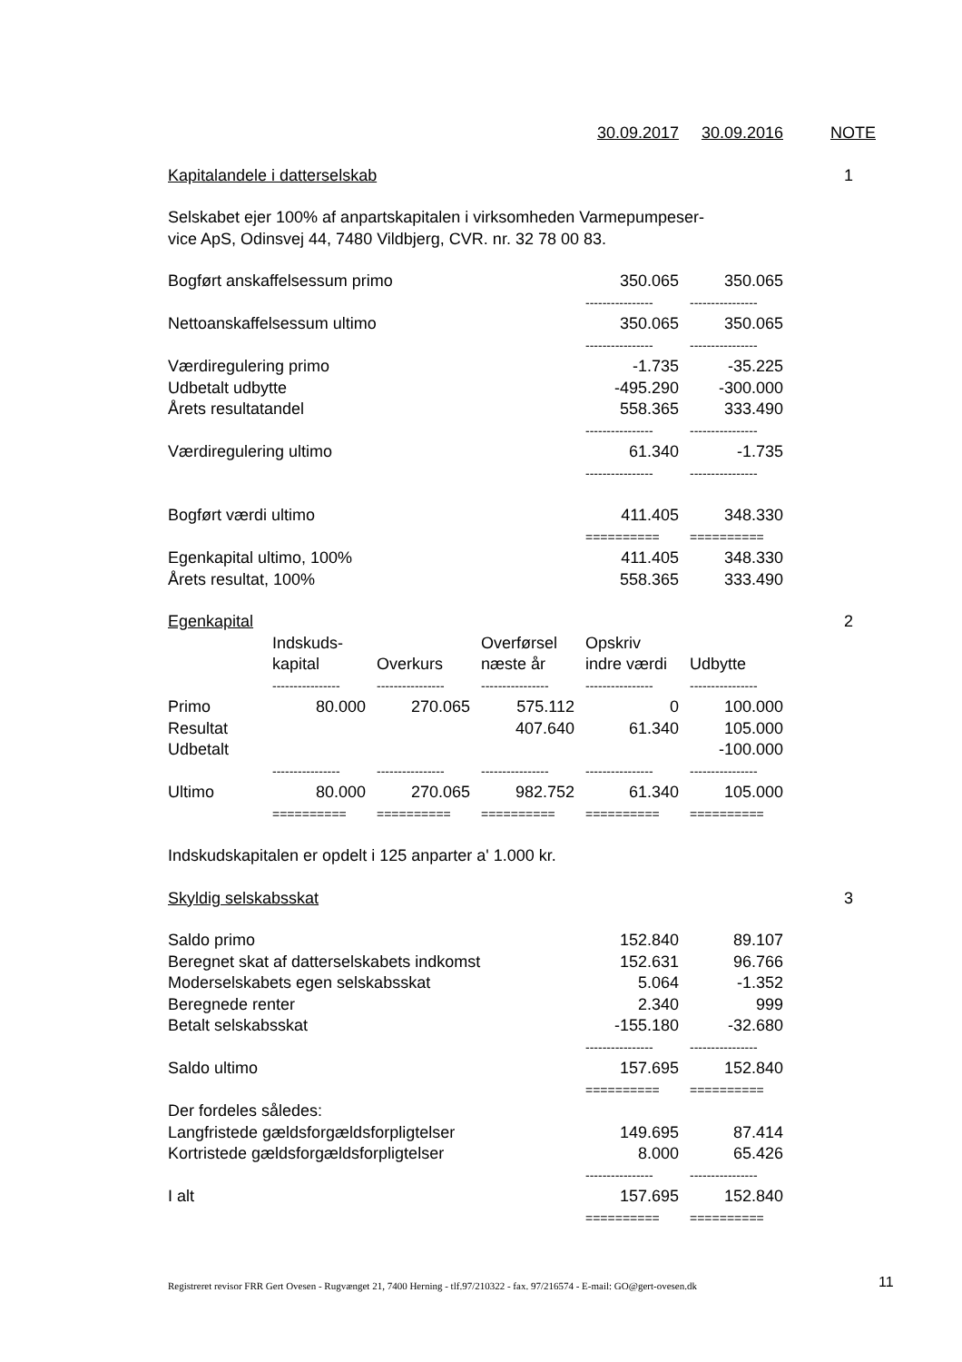| | 30.09.2017 | 30.09.2016 | NOTE |
| Kapitalandele i datterselskab | | | 1 |
| Selskabet ejer 100% af anpartskapitalen i virksomheden Varmepumpeser- vice ApS, Odinsvej 44, 7480 Vildbjerg, CVR. nr. 32 78 00 83. | | | |
| Bogført anskaffelsessum primo | 350.065 | 350.065 | |
| | ---------------- | ---------------- | |
| Nettoanskaffelsessum ultimo | 350.065 | 350.065 | |
| | ---------------- | ---------------- | |
| Værdiregulering primo | -1.735 | -35.225 | |
| Udbetalt udbytte | -495.290 | -300.000 | |
| Årets resultatandel | 558.365 | 333.490 | |
| | ---------------- | ---------------- | |
| Værdiregulering ultimo | 61.340 | -1.735 | |
| | ---------------- | ---------------- | |
| Bogført værdi ultimo | 411.405 | 348.330 | |
| | ========== | ========== | |
| Egenkapital ultimo, 100% | 411.405 | 348.330 | |
| Årets resultat, 100% | 558.365 | 333.490 | |
| Egenkapital | | | | | | 2 |
| | Indskuds- kapital | Overkurs | Overførsel næste år | Opskriv indre værdi | Udbytte | |
| | ---------------- | ---------------- | ---------------- | ---------------- | ---------------- | |
| Primo | 80.000 | 270.065 | 575.112 | 0 | 100.000 | |
| Resultat | | | 407.640 | 61.340 | 105.000 | |
| Udbetalt | | | | | -100.000 | |
| | ---------------- | ---------------- | ---------------- | ---------------- | ---------------- | |
| Ultimo | 80.000 | 270.065 | 982.752 | 61.340 | 105.000 | |
| | ========== | ========== | ========== | ========== | ========== | |
| Indskudskapitalen er opdelt i 125 anparter a' 1.000 kr. | | | |
| Skyldig selskabsskat | | | 3 |
| Saldo primo | 152.840 | 89.107 | |
| Beregnet skat af datterselskabets indkomst | 152.631 | 96.766 | |
| Moderselskabets egen selskabsskat | 5.064 | -1.352 | |
| Beregnede renter | 2.340 | 999 | |
| Betalt selskabsskat | -155.180 | -32.680 | |
| | ---------------- | ---------------- | |
| Saldo ultimo | 157.695 | 152.840 | |
| | ========== | ========== | |
| Der fordeles således: | | | |
| Langfristede gældsforgældsforpligtelser | 149.695 | 87.414 | |
| Kortristede gældsforgældsforpligtelser | 8.000 | 65.426 | |
| | ---------------- | ---------------- | |
| I alt | 157.695 | 152.840 | |
| | ========== | ========== | |
Registreret revisor FRR Gert Ovesen - Rugvænget 21, 7400 Herning - tlf.97/210322 - fax. 97/216574 - E-mail: GO@gert-ovesen.dk
11